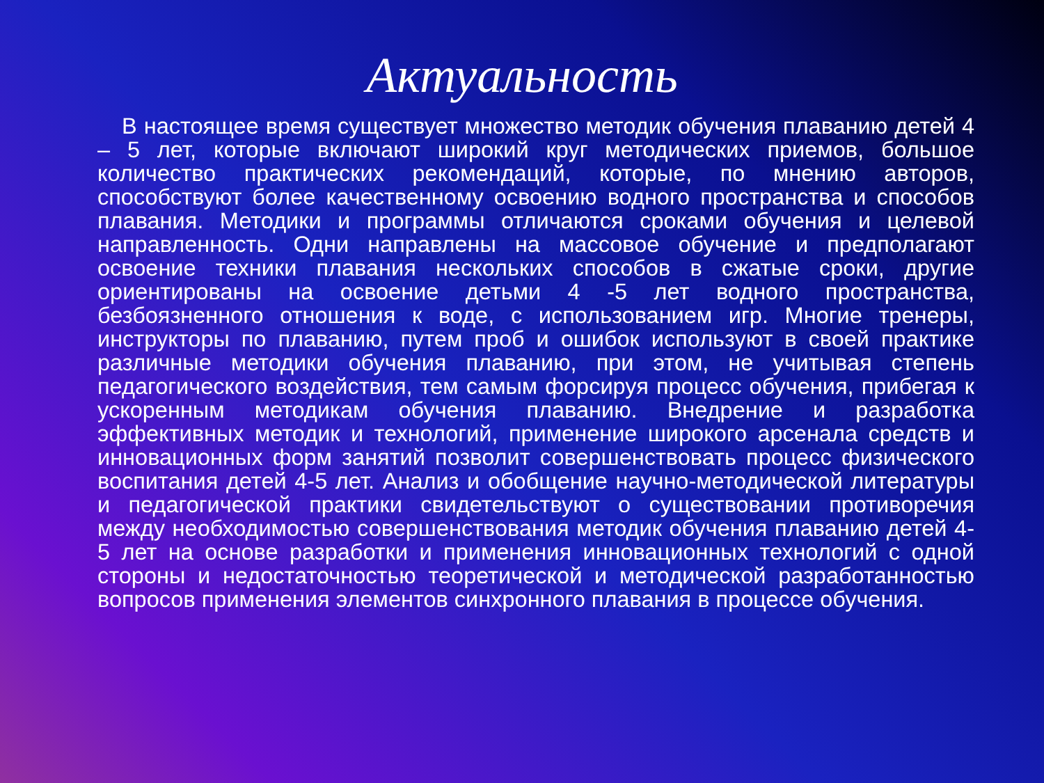Актуальность
В настоящее время существует множество методик обучения плаванию детей 4 – 5 лет, которые включают широкий круг методических приемов, большое количество практических рекомендаций, которые, по мнению авторов, способствуют более качественному освоению водного пространства и способов плавания. Методики и программы отличаются сроками обучения и целевой направленность. Одни направлены на массовое обучение и предполагают освоение техники плавания нескольких способов в сжатые сроки, другие ориентированы на освоение детьми 4 -5 лет водного пространства, безбоязненного отношения к воде, с использованием игр. Многие тренеры, инструкторы по плаванию, путем проб и ошибок используют в своей практике различные методики обучения плаванию, при этом, не учитывая степень педагогического воздействия, тем самым форсируя процесс обучения, прибегая к ускоренным методикам обучения плаванию. Внедрение и разработка эффективных методик и технологий, применение широкого арсенала средств и инновационных форм занятий позволит совершенствовать процесс физического воспитания детей 4-5 лет. Анализ и обобщение научно-методической литературы и педагогической практики свидетельствуют о существовании противоречия между необходимостью совершенствования методик обучения плаванию детей 4-5 лет на основе разработки и применения инновационных технологий с одной стороны и недостаточностью теоретической и методической разработанностью вопросов применения элементов синхронного плавания в процессе обучения.